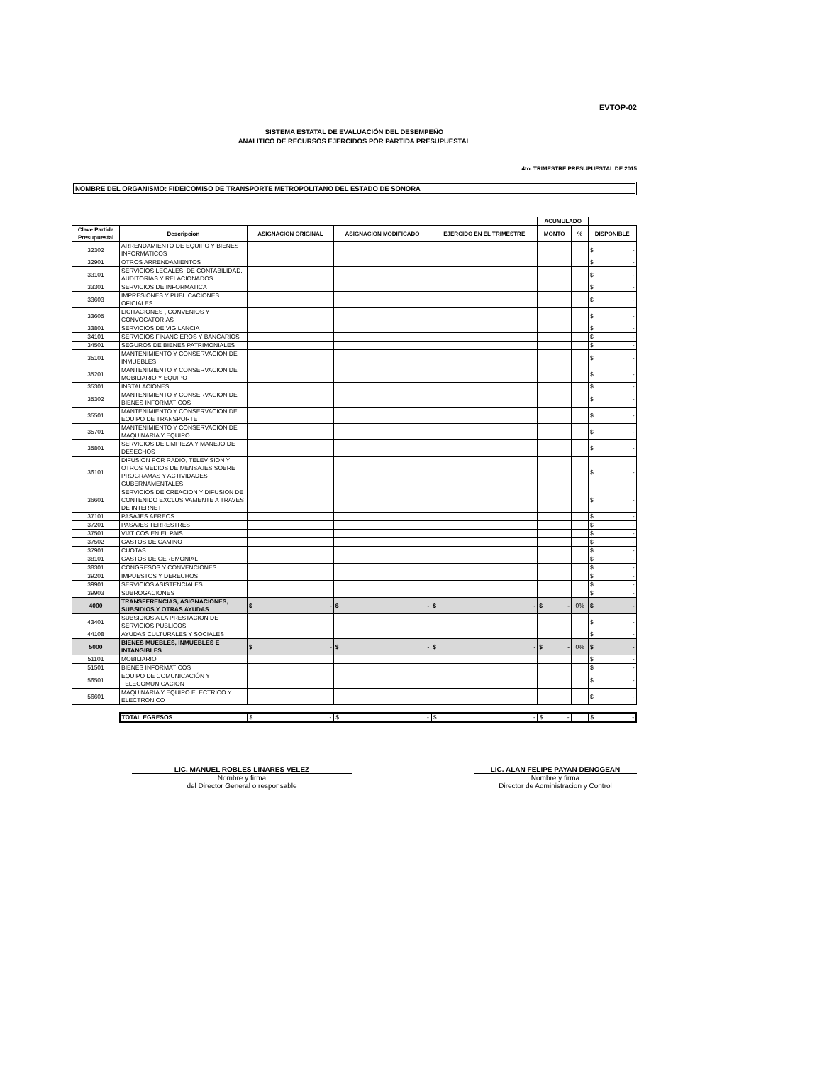EVTOP-02
SISTEMA ESTATAL DE EVALUACIÓN DEL DESEMPEÑO
ANALITICO DE RECURSOS EJERCIDOS POR PARTIDA PRESUPUESTAL
4to. TRIMESTRE PRESUPUESTAL DE 2015
NOMBRE DEL ORGANISMO: FIDEICOMISO DE TRANSPORTE METROPOLITANO DEL ESTADO DE SONORA
| | | | | | ACUMULADO | | |
| Clave Partida Presupuestal | Descripcion | ASIGNACIÓN ORIGINAL | ASIGNACIÓN MODIFICADO | EJERCIDO EN EL TRIMESTRE | MONTO | % | DISPONIBLE |
| 32302 | ARRENDAMIENTO DE EQUIPO Y BIENES INFORMATICOS | | | | | | $ - |
| 32901 | OTROS ARRENDAMIENTOS | | | | | | $ - |
| 33101 | SERVICIOS LEGALES, DE CONTABILIDAD, AUDITORIAS Y RELACIONADOS | | | | | | $ - |
| 33301 | SERVICIOS DE INFORMATICA | | | | | | $ - |
| 33603 | IMPRESIONES Y PUBLICACIONES OFICIALES | | | | | | $ - |
| 33605 | LICITACIONES , CONVENIOS Y CONVOCATORIAS | | | | | | $ - |
| 33801 | SERVICIOS DE VIGILANCIA | | | | | | $ - |
| 34101 | SERVICIOS FINANCIEROS Y BANCARIOS | | | | | | $ - |
| 34501 | SEGUROS DE BIENES PATRIMONIALES | | | | | | $ - |
| 35101 | MANTENIMIENTO Y CONSERVACION DE INMUEBLES | | | | | | $ - |
| 35201 | MANTENIMIENTO Y CONSERVACION DE MOBILIARIO Y EQUIPO | | | | | | $ - |
| 35301 | INSTALACIONES | | | | | | $ - |
| 35302 | MANTENIMIENTO Y CONSERVACION DE BIENES INFORMATICOS | | | | | | $ - |
| 35501 | MANTENIMIENTO Y CONSERVACION DE EQUIPO DE TRANSPORTE | | | | | | $ - |
| 35701 | MANTENIMIENTO Y CONSERVACION DE MAQUINARIA Y EQUIPO | | | | | | $ - |
| 35801 | SERVICIOS DE LIMPIEZA Y MANEJO DE DESECHOS | | | | | | $ - |
| 36101 | DIFUSION POR RADIO, TELEVISION Y OTROS MEDIOS DE MENSAJES SOBRE PROGRAMAS Y ACTIVIDADES GUBERNAMENTALES | | | | | | $ - |
| 36601 | SERVICIOS DE CREACION Y DIFUSION DE CONTENIDO EXCLUSIVAMENTE A TRAVES DE INTERNET | | | | | | $ - |
| 37101 | PASAJES AEREOS | | | | | | $ - |
| 37201 | PASAJES TERRESTRES | | | | | | $ - |
| 37501 | VIATICOS EN EL PAIS | | | | | | $ - |
| 37502 | GASTOS DE CAMINO | | | | | | $ - |
| 37901 | CUOTAS | | | | | | $ - |
| 38101 | GASTOS DE CEREMONIAL | | | | | | $ - |
| 38301 | CONGRESOS Y CONVENCIONES | | | | | | $ - |
| 39201 | IMPUESTOS Y DERECHOS | | | | | | $ - |
| 39901 | SERVICIOS ASISTENCIALES | | | | | | $ - |
| 39903 | SUBROGACIONES | | | | | | $ - |
| 4000 | TRANSFERENCIAS, ASIGNACIONES, SUBSIDIOS Y OTRAS AYUDAS | $ - | $ - | $ - | $ - | 0% | $ - |
| 43401 | SUBSIDIOS A LA PRESTACION DE SERVICIOS PUBLICOS | | | | | | $ - |
| 44108 | AYUDAS CULTURALES Y SOCIALES | | | | | | $ - |
| 5000 | BIENES MUEBLES, INMUEBLES E INTANGIBLES | $ - | $ - | $ - | $ - | 0% | $ - |
| 51101 | MOBILIARIO | | | | | | $ - |
| 51501 | BIENES INFORMATICOS | | | | | | $ - |
| 56501 | EQUIPO DE COMUNICACIÓN Y TELECOMUNICACION | | | | | | $ - |
| 56601 | MAQUINARIA Y EQUIPO ELECTRICO Y ELECTRONICO | | | | | | $ - |
| | TOTAL EGRESOS | $ - | $ - | $ - | $ - | | $ - |
LIC. MANUEL ROBLES LINARES VELEZ
Nombre y firma
del Director General o responsable
LIC. ALAN FELIPE PAYAN DENOGEAN
Nombre y firma
Director de Administracion y Control